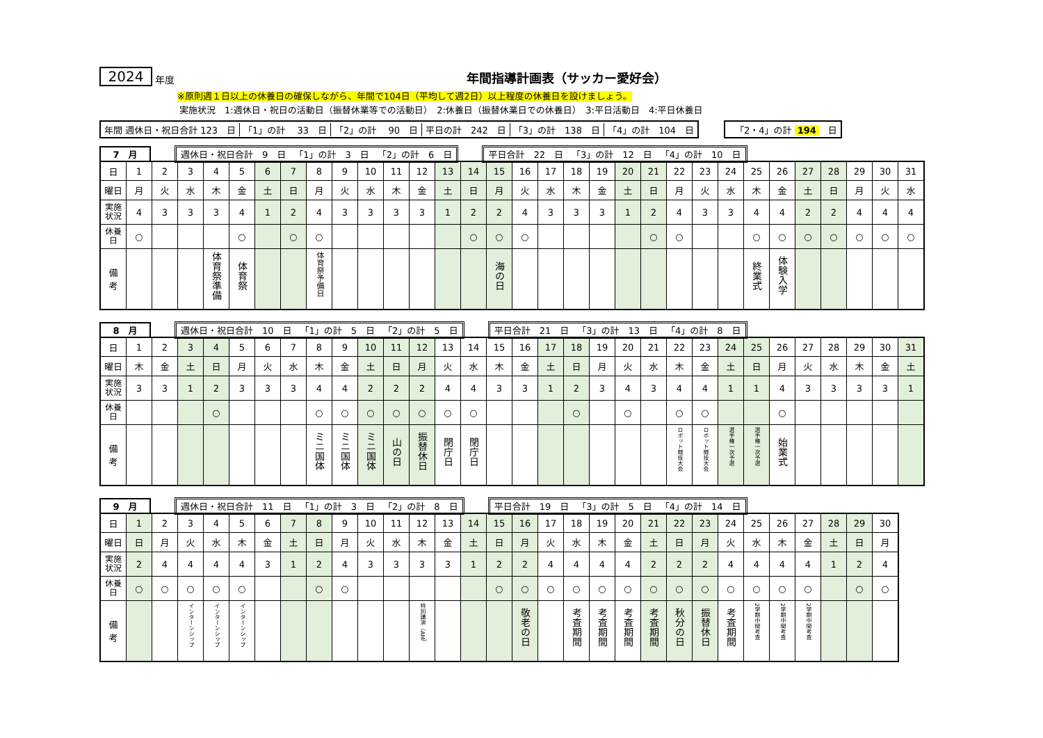2024
年度
年間指導計画表（サッカー愛好会）
※原則週１日以上の休養日の確保しながら、年間で104日（平均して週2日）以上程度の休養日を設けましょう。
実施状況　1:週休日・祝日の活動日（振替休業等での活動日）　2:休養日（振替休業日での休養日）　3:平日活動日　4:平日休養日
年間 週休日・祝日合計 123　日 「1」の計　 33　日 「2」の計　 90　日 平日の計　242　日 「3」の計　138　日 「4」の計　104　日
「2・4」の計 194　日
7　月
週休日・祝日合計　9　日 「1」の計　3　日 「2」の計　6　日
平日合計　22　日 「3」の計　12　日 「4」の計　10　日
| 日 | 1 | 2 | 3 | 4 | 5 | 6 | 7 | 8 | 9 | 10 | 11 | 12 | 13 | 14 | 15 | 16 | 17 | 18 | 19 | 20 | 21 | 22 | 23 | 24 | 25 | 26 | 27 | 28 | 29 | 30 | 31 |
| 曜日 | 月 | 火 | 水 | 木 | 金 | 土 | 日 | 月 | 火 | 水 | 木 | 金 | 土 | 日 | 月 | 火 | 水 | 木 | 金 | 土 | 日 | 月 | 火 | 水 | 木 | 金 | 土 | 日 | 月 | 火 | 水 |
| 実施 状況 | 4 | 3 | 3 | 3 | 4 | 1 | 2 | 4 | 3 | 3 | 3 | 3 | 1 | 2 | 2 | 4 | 3 | 3 | 3 | 1 | 2 | 4 | 3 | 3 | 4 | 4 | 2 | 2 | 4 | 4 | 4 |
| 休養 日 | ○ | | | | ○ | | ○ | ○ | | | | | | ○ | ○ | ○ | | | | | ○ | ○ | | | ○ | ○ | ○ | ○ | ○ | ○ | ○ |
| 備 考 | | | | 体育祭準備 | 体育祭 | | | 体育祭予備日 | | | | | | | 海の日 | | | | | | | | | | 終業式 | 体験入学 | | | | | |
8　月
週休日・祝日合計　10　日 「1」の計　5　日 「2」の計　5　日
平日合計　21　日 「3」の計　13　日 「4」の計　8　日
| 日 | 1 | 2 | 3 | 4 | 5 | 6 | 7 | 8 | 9 | 10 | 11 | 12 | 13 | 14 | 15 | 16 | 17 | 18 | 19 | 20 | 21 | 22 | 23 | 24 | 25 | 26 | 27 | 28 | 29 | 30 | 31 |
| 曜日 | 木 | 金 | 土 | 日 | 月 | 火 | 水 | 木 | 金 | 土 | 日 | 月 | 火 | 水 | 木 | 金 | 土 | 日 | 月 | 火 | 水 | 木 | 金 | 土 | 日 | 月 | 火 | 水 | 木 | 金 | 土 |
| 実施 状況 | 3 | 3 | 1 | 2 | 3 | 3 | 3 | 4 | 4 | 2 | 2 | 2 | 4 | 4 | 3 | 3 | 1 | 2 | 3 | 4 | 3 | 4 | 4 | 1 | 1 | 4 | 3 | 3 | 3 | 3 | 1 |
| 休養 日 | | | | ○ | | | | ○ | ○ | ○ | ○ | ○ | ○ | ○ | | | | ○ | | ○ | | ○ | ○ | | | ○ | | | | | |
| 備 考 | | | | | | | | ミニ国体 | ミニ国体 | ミニ国体 | 山の日 | 振替休日 | 閉庁日 | 閉庁日 | | | | | | | | ロボット競技大会 | ロボット競技大会 | 選手権一次予選 | 選手権一次予選 | 始業式 | | | | | |
9　月
週休日・祝日合計　11　日 「1」の計　3　日 「2」の計　8　日
平日合計　19　日 「3」の計　5　日 「4」の計　14　日
| 日 | 1 | 2 | 3 | 4 | 5 | 6 | 7 | 8 | 9 | 10 | 11 | 12 | 13 | 14 | 15 | 16 | 17 | 18 | 19 | 20 | 21 | 22 | 23 | 24 | 25 | 26 | 27 | 28 | 29 | 30 |
| 曜日 | 日 | 月 | 火 | 水 | 木 | 金 | 土 | 日 | 月 | 火 | 水 | 木 | 金 | 土 | 日 | 月 | 火 | 水 | 木 | 金 | 土 | 日 | 月 | 火 | 水 | 木 | 金 | 土 | 日 | 月 |
| 実施 状況 | 2 | 4 | 4 | 4 | 4 | 3 | 1 | 2 | 4 | 3 | 3 | 3 | 3 | 1 | 2 | 2 | 4 | 4 | 4 | 4 | 2 | 2 | 2 | 4 | 4 | 4 | 4 | 1 | 2 | 4 |
| 休養 日 | ○ | ○ | ○ | ○ | ○ | | | ○ | ○ | | | | | | ○ | ○ | ○ | ○ | ○ | ○ | ○ | ○ | ○ | ○ | ○ | ○ | ○ | | ○ | ○ |
| 備 考 | | | インターンシップ | インターンシップ | インターンシップ | | | | | | | 特別講演（AM） | | | | 敬老の日 | | 考査期間 | 考査期間 | 考査期間 | 考査期間 | 秋分の日 | 振替休日 | 考査期間 | 2学期中間考査 | 2学期中間考査 | 2学期中間考査 | | | |